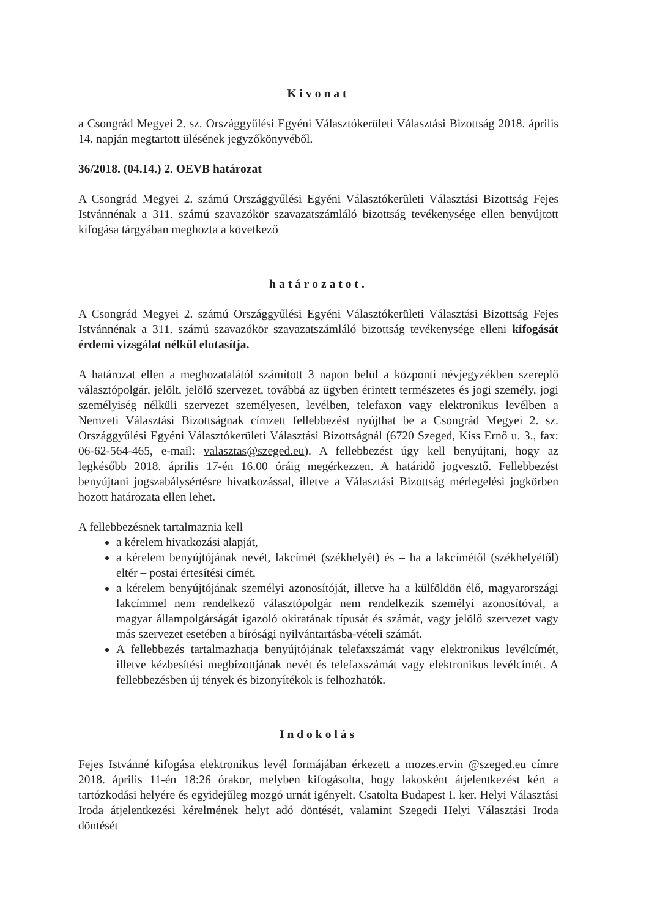Kivonat
a Csongrád Megyei 2. sz. Országgyűlési Egyéni Választókerületi Választási Bizottság 2018. április 14. napján megtartott ülésének jegyzőkönyvéből.
36/2018. (04.14.) 2. OEVB határozat
A Csongrád Megyei 2. számú Országgyűlési Egyéni Választókerületi Választási Bizottság Fejes Istvánnénak a 311. számú szavazókör szavazatszámláló bizottság tevékenysége ellen benyújtott kifogása tárgyában meghozta a következő
határozatot.
A Csongrád Megyei 2. számú Országgyűlési Egyéni Választókerületi Választási Bizottság Fejes Istvánnénak a 311. számú szavazókör szavazatszámláló bizottság tevékenysége elleni kifogását érdemi vizsgálat nélkül elutasítja.
A határozat ellen a meghozatalától számított 3 napon belül a központi névjegyzékben szereplő választópolgár, jelölt, jelölő szervezet, továbbá az ügyben érintett természetes és jogi személy, jogi személyiség nélküli szervezet személyesen, levélben, telefaxon vagy elektronikus levélben a Nemzeti Választási Bizottságnak címzett fellebbezést nyújthat be a Csongrád Megyei 2. sz. Országgyűlési Egyéni Választókerületi Választási Bizottságnál (6720 Szeged, Kiss Ernő u. 3., fax: 06-62-564-465, e-mail: valasztas@szeged.eu). A fellebbezést úgy kell benyújtani, hogy az legkésőbb 2018. április 17-én 16.00 óráig megérkezzen. A határidő jogvesztő. Fellebbezést benyújtani jogszabálysértésre hivatkozással, illetve a Választási Bizottság mérlegelési jogkörben hozott határozata ellen lehet.
A fellebbezésnek tartalmaznia kell
a kérelem hivatkozási alapját,
a kérelem benyújtójának nevét, lakcímét (székhelyét) és – ha a lakcímétől (székhelyétől) eltér – postai értesítési címét,
a kérelem benyújtójának személyi azonosítóját, illetve ha a külföldön élő, magyarországi lakcímmel nem rendelkező választópolgár nem rendelkezik személyi azonosítóval, a magyar állampolgárságát igazoló okiratának típusát és számát, vagy jelölő szervezet vagy más szervezet esetében a bírósági nyilvántartásba-vételi számát.
A fellebbezés tartalmazhatja benyújtójának telefaxszámát vagy elektronikus levélcímét, illetve kézbesítési megbízottjának nevét és telefaxszámát vagy elektronikus levélcímét. A fellebbezésben új tények és bizonyítékok is felhozhatók.
Indokolás
Fejes Istvánné kifogása elektronikus levél formájában érkezett a mozes.ervin @szeged.eu címre 2018. április 11-én 18:26 órakor, melyben kifogásolta, hogy lakosként átjelentkezést kért a tartózkodási helyére és egyidejűleg mozgó urnát igényelt. Csatolta Budapest I. ker. Helyi Választási Iroda átjelentkezési kérelmének helyt adó döntését, valamint Szegedi Helyi Választási Iroda döntését